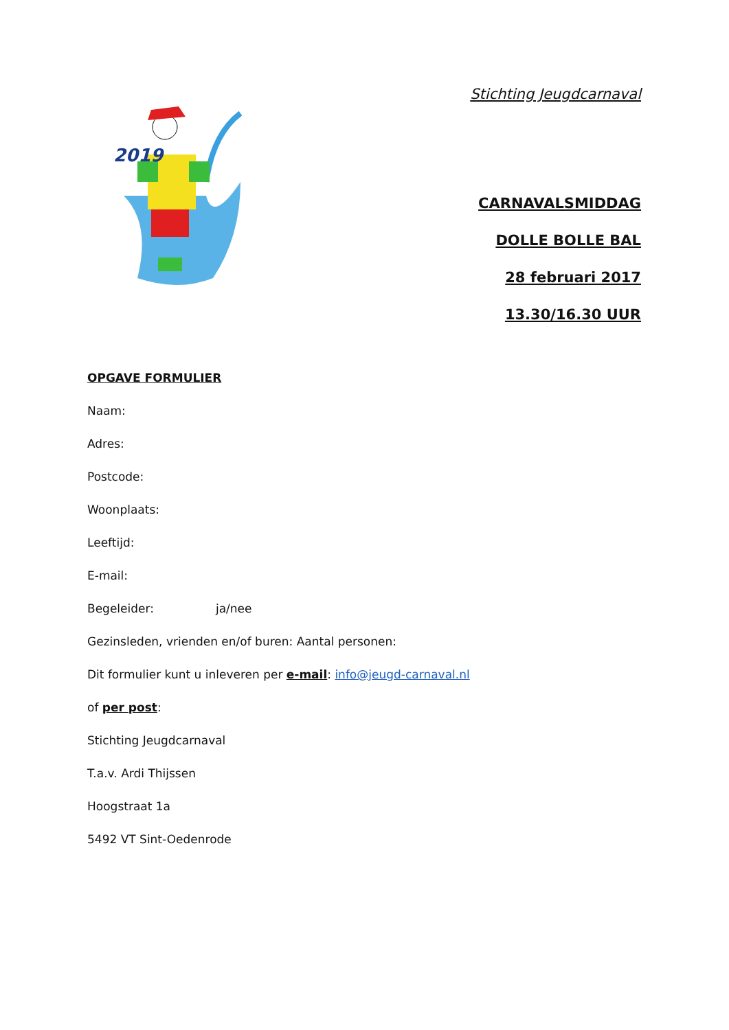2019
Stichting Jeugdcarnaval
CARNAVALSMIDDAG
DOLLE BOLLE BAL
28 februari 2017
13.30/16.30 UUR
OPGAVE FORMULIER
Naam:
Adres:
Postcode:
Woonplaats:
Leeftijd:
E-mail:
Begeleider: ja/nee
Gezinsleden, vrienden en/of buren: Aantal personen:
Dit formulier kunt u inleveren per e-mail: info@jeugd-carnaval.nl
of per post:
Stichting Jeugdcarnaval
T.a.v. Ardi Thijssen
Hoogstraat 1a
5492 VT Sint-Oedenrode